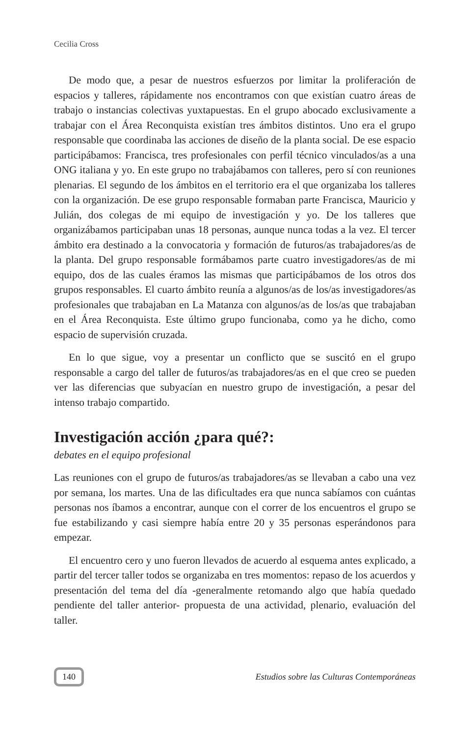Cecilia Cross
De modo que, a pesar de nuestros esfuerzos por limitar la proliferación de espacios y talleres, rápidamente nos encontramos con que existían cuatro áreas de trabajo o instancias colectivas yuxtapuestas. En el grupo abocado exclusivamente a trabajar con el Área Reconquista existían tres ámbitos distintos. Uno era el grupo responsable que coordinaba las acciones de diseño de la planta social. De ese espacio participábamos: Francisca, tres profesionales con perfil técnico vinculados/as a una ONG italiana y yo. En este grupo no trabajábamos con talleres, pero sí con reuniones plenarias. El segundo de los ámbitos en el territorio era el que organizaba los talleres con la organización. De ese grupo responsable formaban parte Francisca, Mauricio y Julián, dos colegas de mi equipo de investigación y yo. De los talleres que organizábamos participaban unas 18 personas, aunque nunca todas a la vez. El tercer ámbito era destinado a la convocatoria y formación de futuros/as trabajadores/as de la planta. Del grupo responsable formábamos parte cuatro investigadores/as de mi equipo, dos de las cuales éramos las mismas que participábamos de los otros dos grupos responsables. El cuarto ámbito reunía a algunos/as de los/as investigadores/as profesionales que trabajaban en La Matanza con algunos/as de los/as que trabajaban en el Área Reconquista. Este último grupo funcionaba, como ya he dicho, como espacio de supervisión cruzada.
En lo que sigue, voy a presentar un conflicto que se suscitó en el grupo responsable a cargo del taller de futuros/as trabajadores/as en el que creo se pueden ver las diferencias que subyacían en nuestro grupo de investigación, a pesar del intenso trabajo compartido.
Investigación acción ¿para qué?:
debates en el equipo profesional
Las reuniones con el grupo de futuros/as trabajadores/as se llevaban a cabo una vez por semana, los martes. Una de las dificultades era que nunca sabíamos con cuántas personas nos íbamos a encontrar, aunque con el correr de los encuentros el grupo se fue estabilizando y casi siempre había entre 20 y 35 personas esperándonos para empezar.
El encuentro cero y uno fueron llevados de acuerdo al esquema antes explicado, a partir del tercer taller todos se organizaba en tres momentos: repaso de los acuerdos y presentación del tema del día -generalmente retomando algo que había quedado pendiente del taller anterior- propuesta de una actividad, plenario, evaluación del taller.
140 Estudios sobre las Culturas Contemporáneas